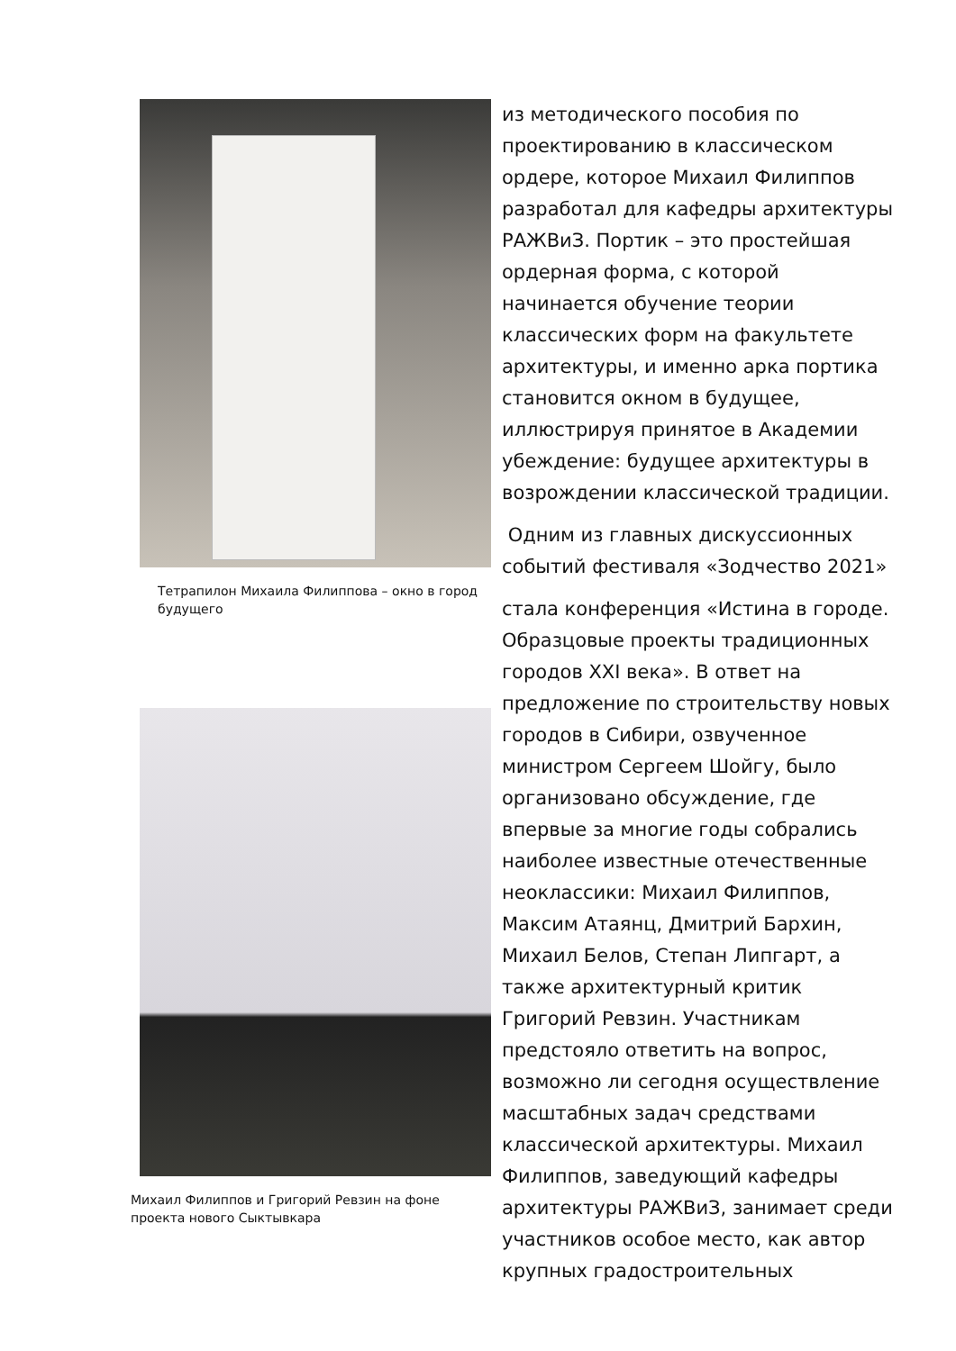Тетрапилон Михаила Филиппова – окно в город будущего
Михаил Филиппов и Григорий Ревзин на фоне проекта нового Сыктывкара
из методического пособия по проектированию в классическом ордере, которое Михаил Филиппов разработал для кафедры архитектуры РАЖВиЗ. Портик – это простейшая ордерная форма, с которой начинается обучение теории классических форм на факультете архитектуры, и именно арка портика становится окном в будущее, иллюстрируя принятое в Академии убеждение: будущее архитектуры в возрождении классической традиции.
Одним из главных дискуссионных событий фестиваля «Зодчество 2021»
стала конференция «Истина в городе. Образцовые проекты традиционных городов XXI века». В ответ на предложение по строительству новых городов в Сибири, озвученное министром Сергеем Шойгу, было организовано обсуждение, где впервые за многие годы собрались наиболее известные отечественные неоклассики: Михаил Филиппов, Максим Атаянц, Дмитрий Бархин, Михаил Белов, Степан Липгарт, а также архитектурный критик Григорий Ревзин. Участникам предстояло ответить на вопрос, возможно ли сегодня осуществление масштабных задач средствами классической архитектуры. Михаил Филиппов, заведующий кафедры архитектуры РАЖВиЗ, занимает среди участников особое место, как автор крупных градостроительных